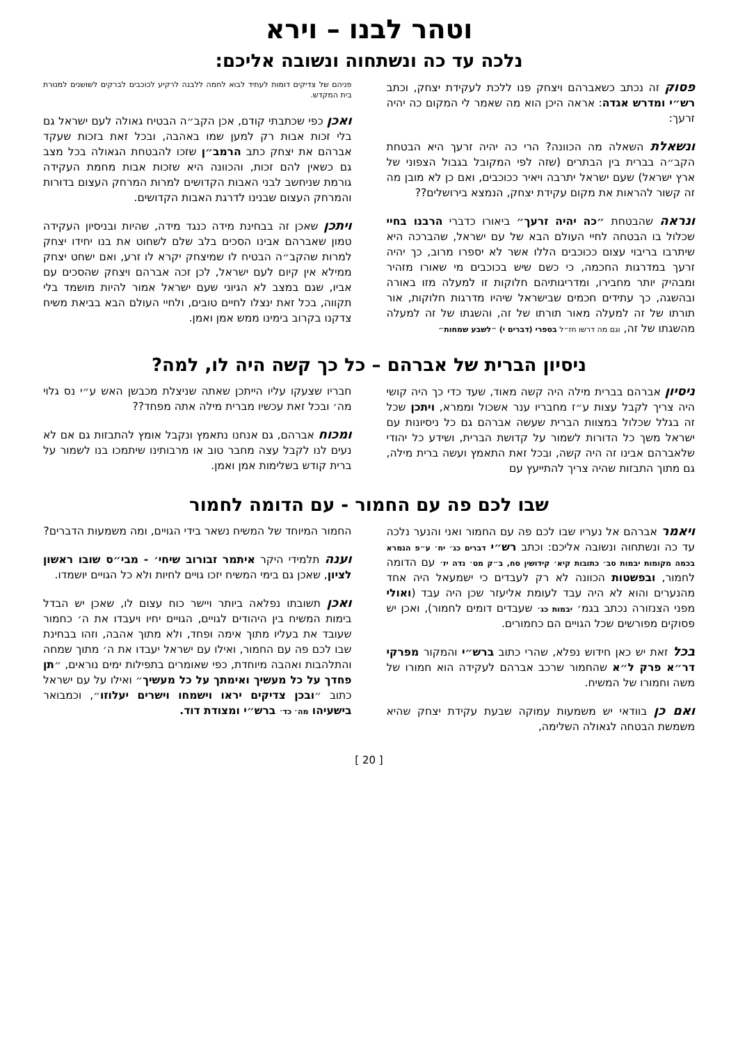וטהר לבנו – וירא
נלכה עד כה ונשתחוה ונשובה אליכם:
פסוק זה נכתב כשאברהם ויצחק פנו ללכת לעקידת יצחק, וכתב רש״י ומדרש אגדה: אראה היכן הוא מה שאמר לי המקום כה יהיה זרעך:
ונשאלת השאלה מה הכוונה? הרי כה יהיה זרעך היא הבטחת הקב״ה בברית בין הבתרים (שזה לפי המקובל בגבול הצפוני של ארץ ישראל) שעם ישראל יתרבה ויאיר ככוכבים, ואם כן לא מובן מה זה קשור להראות את מקום עקידת יצחק, הנמצא בירושלים??
ונראה שהבטחת ״כה יהיה זרעך״ ביאורו כדברי הרבנו בחיי שכלול בו הבטחה לחיי העולם הבא של עם ישראל, שהברכה היא שיתרבו בריבוי עצום ככוכבים הללו אשר לא יספרו מרוב, כך יהיה זרעך במדרגות החכמה, כי כשם שיש בכוכבים מי שאורו מזהיר ומבהיק יותר מחבירו, ומדריגותיהם חלוקות זו למעלה מזו באורה ובהשגה, כך עתידים חכמים שבישראל שיהיו מדרגות חלוקות, אור תורתו של זה למעלה מאור תורתו של זה, והשגתו של זה למעלה מהשגתו של זה, וגם מה דרשו חז״ל בספרי (דברים י) ״לשבע שמחות״
פניהם של צדיקים דומות לעתיד לבוא לחמה ללבנה לרקיע לכוכבים לברקים לשושנים למנורת בית המקדש.
ואכן כפי שכתבתי קודם, אכן הקב״ה הבטיח גאולה לעם ישראל גם בלי זכות אבות רק למען שמו באהבה, ובכל זאת בזכות שעקד אברהם את יצחק כתב הרמב״ן שזכו להבטחת הגאולה בכל מצב גם כשאין להם זכות, והכוונה היא שזכות אבות מחמת העקידה גורמת שניחשב לבני האבות הקדושים למרות המרחק העצום בדורות והמרחק העצום שבנינו לדרגת האבות הקדושים.
ויתכן שאכן זה בבחינת מידה כנגד מידה, שהיות ובניסיון העקידה טמון שאברהם אבינו הסכים בלב שלם לשחוט את בנו יחידו יצחק למרות שהקב״ה הבטיח לו שמיצחק יקרא לו זרע, ואם ישחט יצחק ממילא אין קיום לעם ישראל, לכן זכה אברהם ויצחק שהסכים עם אביו, שגם במצב לא הגיוני שעם ישראל אמור להיות מושמד בלי תקווה, בכל זאת ינצלו לחיים טובים, ולחיי העולם הבא בביאת משיח צדקנו בקרוב בימינו ממש אמן ואמן.
ניסיון הברית של אברהם – כל כך קשה היה לו, למה?
ניסיון אברהם בברית מילה היה קשה מאוד, שעד כדי כך היה קושי היה צריך לקבל עצות ע״ז מחבריו ענר אשכול וממרא, ויתכן שכל זה בגלל שכלול במצוות הברית שעשה אברהם גם כל ניסיונות עם ישראל משך כל הדורות לשמור על קדושת הברית, ושידע כל יהודי שלאברהם אבינו זה היה קשה, ובכל זאת התאמץ ועשה ברית מילה, גם מתוך התבזות שהיה צריך להתייעץ עם
חבריו שצעקו עליו הייתכן שאתה שניצלת מכבשן האש ע״י נס גלוי מה׳ ובכל זאת עכשיו מברית מילה אתה מפחד??
ומכוח אברהם, גם אנחנו נתאמץ ונקבל אומץ להתבזות גם אם לא נעים לנו לקבל עצה מחבר טוב או מרבותינו שיתמכו בנו לשמור על ברית קודש בשלימות אמן ואמן.
שבו לכם פה עם החמור - עם הדומה לחמור
ויאמר אברהם אל נעריו שבו לכם פה עם החמור ואני והנער נלכה עד כה ונשתחוה ונשובה אליכם: וכתב רש״י דברים כג׳ יח׳ ע״פ הגמרא בכמה מקומות יבמות סב׳ כתובות קיא׳ קידושין סח, ב״ק מט׳ נדה יז׳ עם הדומה לחמור, ובפשטות הכוונה לא רק לעבדים כי ישמעאל היה אחד מהנערים והוא לא היה עבד לעומת אליעזר שכן היה עבד (ואולי מפני הצנזורה נכתב בגמ׳ יבמות כג׳ שעבדים דומים לחמור), ואכן יש פסוקים מפורשים שכל הגויים הם כחמורים.
בכל זאת יש כאן חידוש נפלא, שהרי כתוב ברש״י והמקור מפרקי דר״א פרק ל״א שהחמור שרכב אברהם לעקידה הוא חמורו של משה וחמורו של המשיח.
ואם כן בוודאי יש משמעות עמוקה שבעת עקידת יצחק שהיא משמשת הבטחה לגאולה השלימה,
החמור המיוחד של המשיח נשאר בידי הגויים, ומה משמעות הדברים?
וענה תלמידי היקר איתמר זבורוב שיחי׳ - מבי״ס שובו ראשון לציון, שאכן גם בימי המשיח יזכו גויים לחיות ולא כל הגויים יושמדו.
ואכן תשובתו נפלאה ביותר ויישר כוח עצום לו, שאכן יש הבדל בימות המשיח בין היהודים לגויים, הגויים יחיו ויעבדו את ה׳ כחמור שעובד את בעליו מתוך אימה ופחד, ולא מתוך אהבה, וזהו בבחינת שבו לכם פה עם החמור, ואילו עם ישראל יעבדו את ה׳ מתוך שמחה והתלהבות ואהבה מיוחדת, כפי שאומרים בתפילות ימים נוראים, ״תן פחדך על כל מעשיך ואימתך על כל מעשיך״ ואילו על עם ישראל כתוב ״ובכן צדיקים יראו וישמחו וישרים יעלוזו״, וכמבואר בישעיהו מה׳ כד׳ ברש״י ומצודת דוד.
[ 20 ]